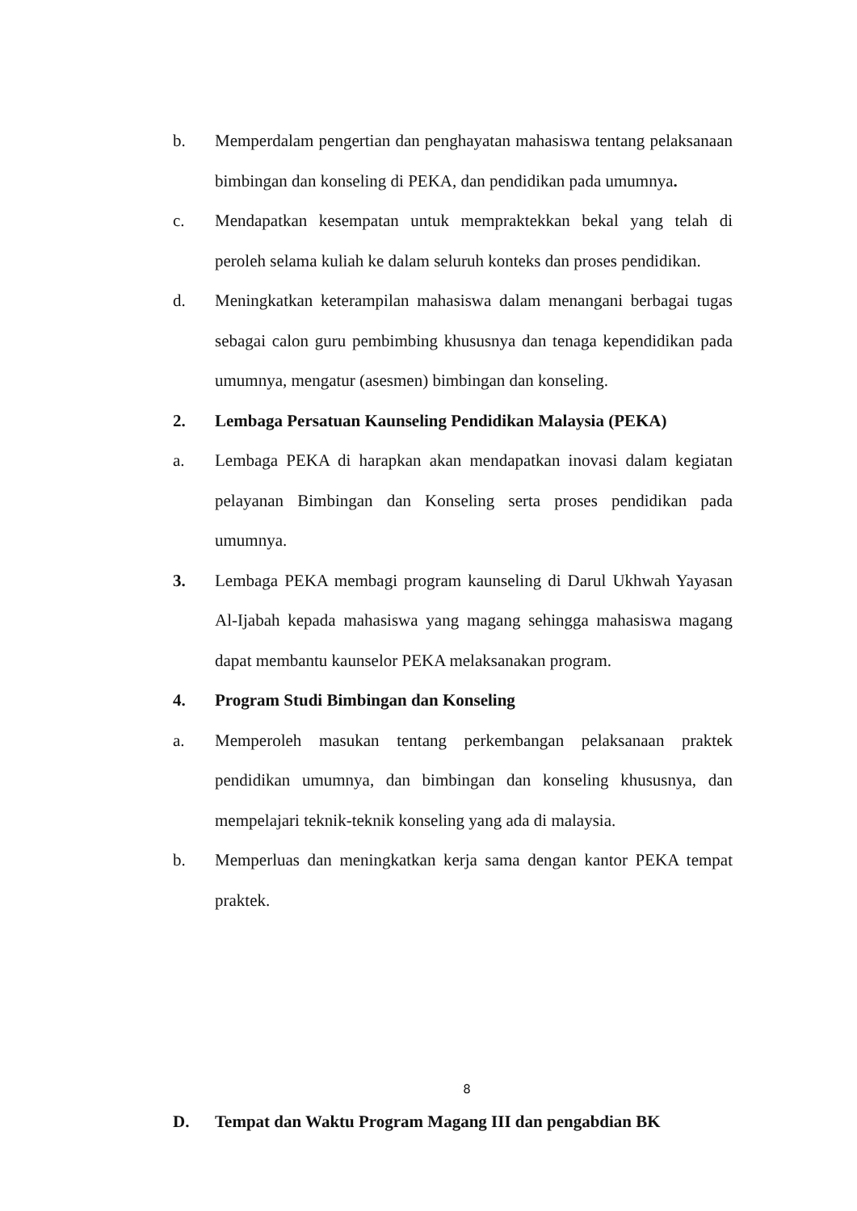b. Memperdalam pengertian dan penghayatan mahasiswa tentang pelaksanaan bimbingan dan konseling di PEKA, dan pendidikan pada umumnya.
c. Mendapatkan kesempatan untuk mempraktekkan bekal yang telah di peroleh selama kuliah ke dalam seluruh konteks dan proses pendidikan.
d. Meningkatkan keterampilan mahasiswa dalam menangani berbagai tugas sebagai calon guru pembimbing khususnya dan tenaga kependidikan pada umumnya, mengatur (asesmen) bimbingan dan konseling.
2. Lembaga Persatuan Kaunseling Pendidikan Malaysia (PEKA)
a. Lembaga PEKA di harapkan akan mendapatkan inovasi dalam kegiatan pelayanan Bimbingan dan Konseling serta proses pendidikan pada umumnya.
3. Lembaga PEKA membagi program kaunseling di Darul Ukhwah Yayasan Al-Ijabah kepada mahasiswa yang magang sehingga mahasiswa magang dapat membantu kaunselor PEKA melaksanakan program.
4. Program Studi Bimbingan dan Konseling
a. Memperoleh masukan tentang perkembangan pelaksanaan praktek pendidikan umumnya, dan bimbingan dan konseling khususnya, dan mempelajari teknik-teknik konseling yang ada di malaysia.
b. Memperluas dan meningkatkan kerja sama dengan kantor PEKA tempat praktek.
D. Tempat dan Waktu Program Magang III dan pengabdian BK
8